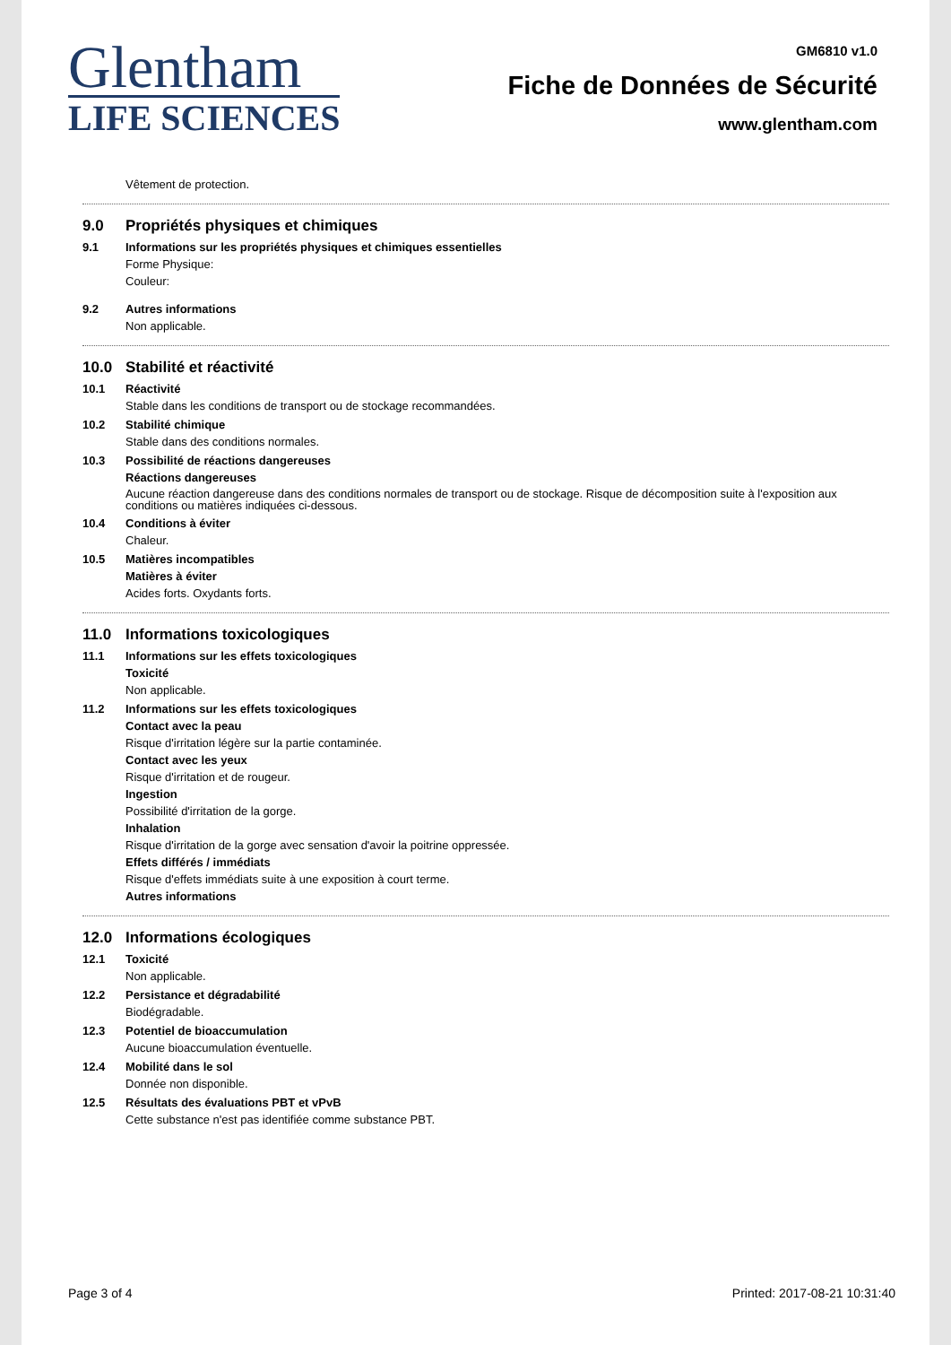Glentham
LIFE SCIENCES
GM6810 v1.0
Fiche de Données de Sécurité
www.glentham.com
Vêtement de protection.
9.0 Propriétés physiques et chimiques
9.1 Informations sur les propriétés physiques et chimiques essentielles
Forme Physique:
Couleur:
9.2 Autres informations
Non applicable.
10.0 Stabilité et réactivité
10.1 Réactivité
Stable dans les conditions de transport ou de stockage recommandées.
10.2 Stabilité chimique
Stable dans des conditions normales.
10.3 Possibilité de réactions dangereuses
Réactions dangereuses
Aucune réaction dangereuse dans des conditions normales de transport ou de stockage. Risque de décomposition suite à l'exposition aux conditions ou matières indiquées ci-dessous.
10.4 Conditions à éviter
Chaleur.
10.5 Matières incompatibles
Matières à éviter
Acides forts. Oxydants forts.
11.0 Informations toxicologiques
11.1 Informations sur les effets toxicologiques
Toxicité
Non applicable.
11.2 Informations sur les effets toxicologiques
Contact avec la peau
Risque d'irritation légère sur la partie contaminée.
Contact avec les yeux
Risque d'irritation et de rougeur.
Ingestion
Possibilité d'irritation de la gorge.
Inhalation
Risque d'irritation de la gorge avec sensation d'avoir la poitrine oppressée.
Effets différés / immédiats
Risque d'effets immédiats suite à une exposition à court terme.
Autres informations
12.0 Informations écologiques
12.1 Toxicité
Non applicable.
12.2 Persistance et dégradabilité
Biodégradable.
12.3 Potentiel de bioaccumulation
Aucune bioaccumulation éventuelle.
12.4 Mobilité dans le sol
Donnée non disponible.
12.5 Résultats des évaluations PBT et vPvB
Cette substance n'est pas identifiée comme substance PBT.
Page 3 of 4 Printed: 2017-08-21 10:31:40